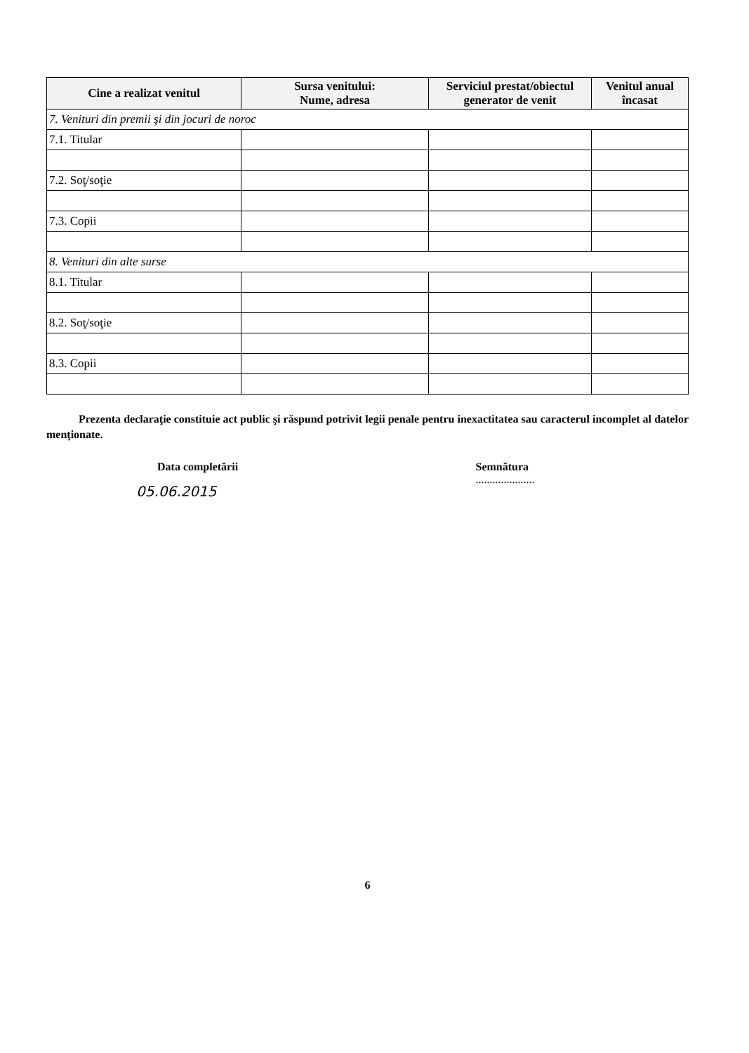| Cine a realizat venitul | Sursa venitului: Nume, adresa | Serviciul prestat/obiectul generator de venit | Venitul anual încasat |
| --- | --- | --- | --- |
| 7. Venituri din premii şi din jocuri de noroc | | | |
| 7.1. Titular | | | |
| 7.2. Soţ/soţie | | | |
| 7.3. Copii | | | |
| 8. Venituri din alte surse | | | |
| 8.1. Titular | | | |
| 8.2. Soţ/soţie | | | |
| 8.3. Copii | | | |
Prezenta declaraţie constituie act public şi răspund potrivit legii penale pentru inexactitatea sau caracterul incomplet al datelor menţionate.
Data completării
05.06.2015
Semnătura
.....................
6